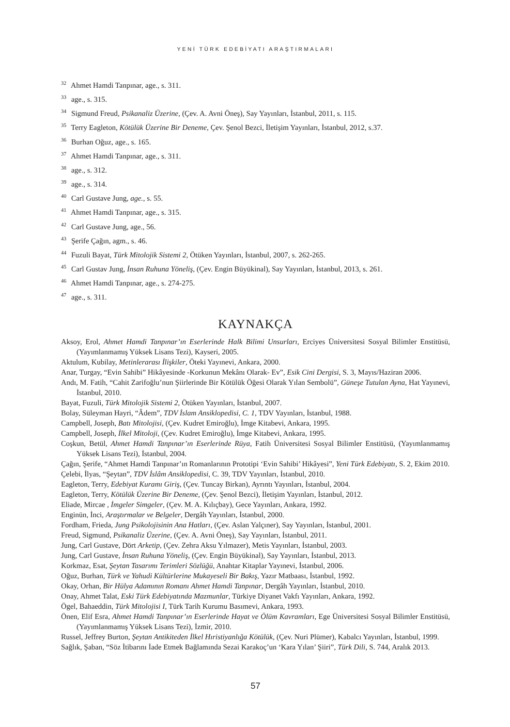YENİ TÜRK EDEBİYATI ARAŞTIRMALARI
<sup>32</sup> Ahmet Hamdi Tanpınar, age., s. 311.
<sup>33</sup> age., s. 315.
<sup>34</sup> Sigmund Freud, Psikanaliz Üzerine, (Çev. A. Avni Öneş), Say Yayınları, İstanbul, 2011, s. 115.
<sup>35</sup> Terry Eagleton, Kötülük Üzerine Bir Deneme, Çev. Şenol Bezci, İletişim Yayınları, İstanbul, 2012, s.37.
<sup>36</sup> Burhan Oğuz, age., s. 165.
<sup>37</sup> Ahmet Hamdi Tanpınar, age., s. 311.
<sup>38</sup> age., s. 312.
<sup>39</sup> age., s. 314.
<sup>40</sup> Carl Gustave Jung, age., s. 55.
<sup>41</sup> Ahmet Hamdi Tanpınar, age., s. 315.
<sup>42</sup> Carl Gustave Jung, age., 56.
<sup>43</sup> Şerife Çağın, agm., s. 46.
<sup>44</sup> Fuzuli Bayat, Türk Mitolojik Sistemi 2, Ötüken Yayınları, İstanbul, 2007, s. 262-265.
<sup>45</sup> Carl Gustav Jung, İnsan Ruhuna Yöneliş, (Çev. Engin Büyükinal), Say Yayınları, İstanbul, 2013, s. 261.
<sup>46</sup> Ahmet Hamdi Tanpınar, age., s. 274-275.
<sup>47</sup> age., s. 311.
KAYNAKÇA
Aksoy, Erol, Ahmet Hamdi Tanpınar’ın Eserlerinde Halk Bilimi Unsurları, Erciyes Üniversitesi Sosyal Bilimler Enstitüsü, (Yayımlanmamış Yüksek Lisans Tezi), Kayseri, 2005.
Aktulum, Kubilay, Metinlerarası İlişkiler, Öteki Yayınevi, Ankara, 2000.
Anar, Turgay, “Evin Sahibi” Hikâyesinde -Korkunun Mekânı Olarak- Ev”, Esik Cini Dergisi, S. 3, Mayıs/Haziran 2006.
Andı, M. Fatih, “Cahit Zarifoğlu’nun Şiirlerinde Bir Kötülük Öğesi Olarak Yılan Sembolü”, Güneşe Tutulan Ayna, Hat Yayınevi, İstanbul, 2010.
Bayat, Fuzuli, Türk Mitolojik Sistemi 2, Ötüken Yayınları, İstanbul, 2007.
Bolay, Süleyman Hayri, “Âdem”, TDV İslam Ansiklopedisi, C. 1, TDV Yayınları, İstanbul, 1988.
Campbell, Joseph, Batı Mitolojisi, (Çev. Kudret Emiroğlu), İmge Kitabevi, Ankara, 1995.
Campbell, Joseph, İlkel Mitoloji, (Çev. Kudret Emiroğlu), İmge Kitabevi, Ankara, 1995.
Coşkun, Betül, Ahmet Hamdi Tanpınar’ın Eserlerinde Rüya, Fatih Üniversitesi Sosyal Bilimler Enstitüsü, (Yayımlanmamış Yüksek Lisans Tezi), İstanbul, 2004.
Çağın, Şerife, “Ahmet Hamdi Tanpınar’ın Romanlarının Prototipi ‘Evin Sahibi’ Hikâyesi”, Yeni Türk Edebiyatı, S. 2, Ekim 2010.
Çelebi, İlyas, “Şeytan”, TDV İslâm Ansiklopedisi, C. 39, TDV Yayınları, İstanbul, 2010.
Eagleton, Terry, Edebiyat Kuramı Giriş, (Çev. Tuncay Birkan), Ayrıntı Yayınları, İstanbul, 2004.
Eagleton, Terry, Kötülük Üzerine Bir Deneme, (Çev. Şenol Bezci), İletişim Yayınları, İstanbul, 2012.
Eliade, Mircae , İmgeler Simgeler, (Çev. M. A. Kılıçbay), Gece Yayınları, Ankara, 1992.
Enginün, İnci, Araştırmalar ve Belgeler, Dergâh Yayınları, İstanbul, 2000.
Fordham, Frieda, Jung Psikolojisinin Ana Hatları, (Çev. Aslan Yalçıner), Say Yayınları, İstanbul, 2001.
Freud, Sigmund, Psikanaliz Üzerine, (Çev. A. Avni Öneş), Say Yayınları, İstanbul, 2011.
Jung, Carl Gustave, Dört Arketip, (Çev. Zehra Aksu Yılmazer), Metis Yayınları, İstanbul, 2003.
Jung, Carl Gustave, İnsan Ruhuna Yöneliş, (Çev. Engin Büyükinal), Say Yayınları, İstanbul, 2013.
Korkmaz, Esat, Şeytan Tasarımı Terimleri Sözlüğü, Anahtar Kitaplar Yayınevi, İstanbul, 2006.
Oğuz, Burhan, Türk ve Yahudi Kültürlerine Mukayeseli Bir Bakış, Yazır Matbaası, İstanbul, 1992.
Okay, Orhan, Bir Hülya Adamının Romanı Ahmet Hamdi Tanpınar, Dergâh Yayınları, İstanbul, 2010.
Onay, Ahmet Talat, Eski Türk Edebiyatında Mazmunlar, Türkiye Diyanet Vakfı Yayınları, Ankara, 1992.
Ögel, Bahaeddin, Türk Mitolojisi I, Türk Tarih Kurumu Basımevi, Ankara, 1993.
Önen, Elif Esra, Ahmet Hamdi Tanpınar’ın Eserlerinde Hayat ve Ölüm Kavramları, Ege Üniversitesi Sosyal Bilimler Enstitüsü, (Yayımlanmamış Yüksek Lisans Tezi), İzmir, 2010.
Russel, Jeffrey Burton, Şeytan Antikiteden İlkel Hıristiyanlığa Kötülük, (Çev. Nuri Plümer), Kabalcı Yayınları, İstanbul, 1999.
Sağlık, Şaban, “Söz İtibarını İade Etmek Bağlamında Sezai Karakoç’un ‘Kara Yılan’ Şiiri”, Türk Dili, S. 744, Aralık 2013.
57